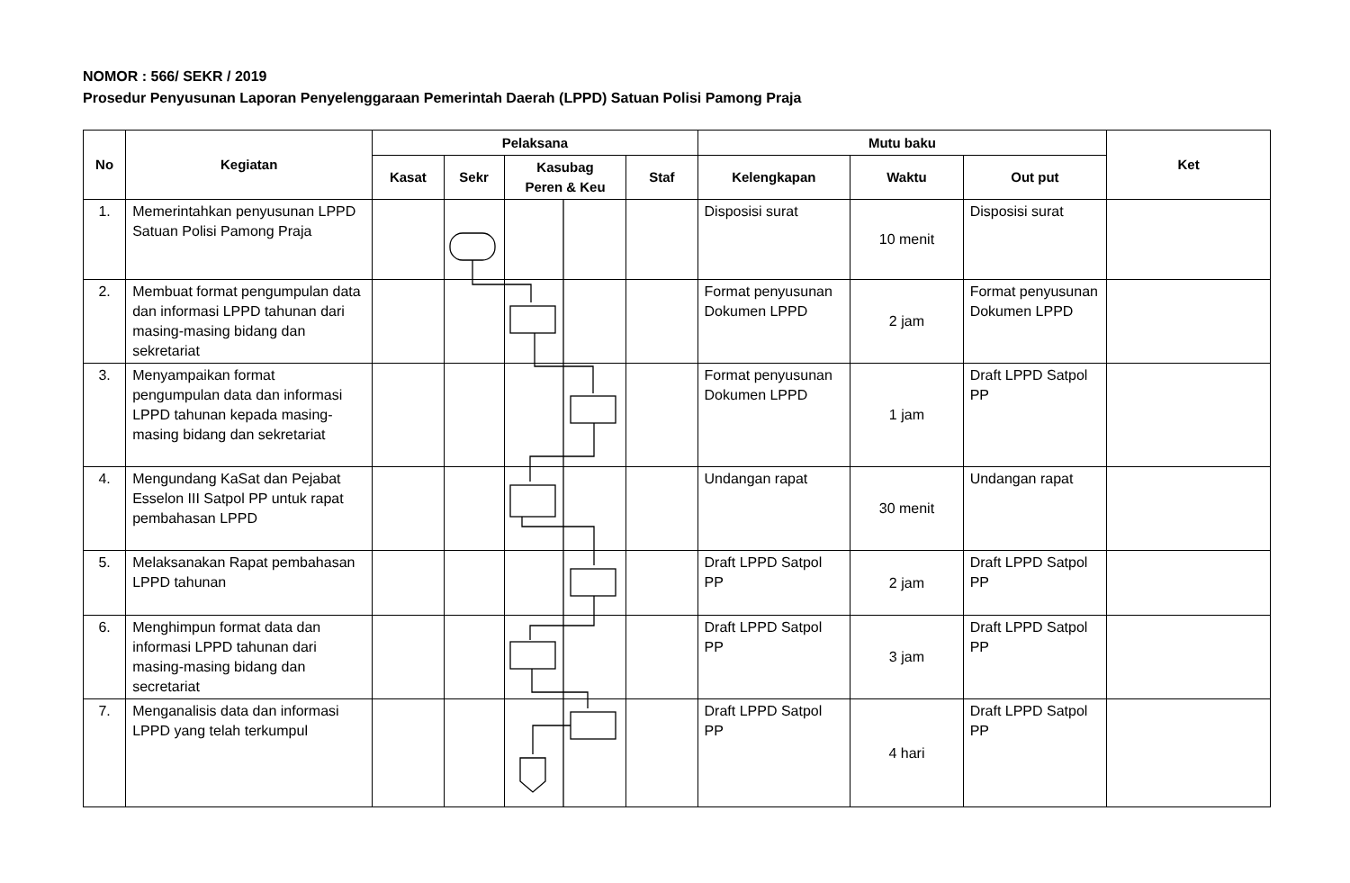NOMOR : 566/ SEKR / 2019
Prosedur Penyusunan Laporan Penyelenggaraan Pemerintah Daerah (LPPD) Satuan Polisi Pamong Praja
| No | Kegiatan | Pelaksana | | | | Mutu baku | | | Ket |
| --- | --- | --- | --- | --- | --- | --- | --- | --- | --- |
| | | Kasat | Sekr | Kasubag Peren & Keu | Staf | Kelengkapan | Waktu | Out put | |
| 1. | Memerintahkan penyusunan LPPD Satuan Polisi Pamong Praja | | | | | Disposisi surat | 10 menit | Disposisi surat | |
| 2. | Membuat format pengumpulan data dan informasi LPPD tahunan dari masing-masing bidang dan sekretariat | | | | | Format penyusunan Dokumen LPPD | 2 jam | Format penyusunan Dokumen LPPD | |
| 3. | Menyampaikan format pengumpulan data dan informasi LPPD tahunan kepada masing-masing bidang dan sekretariat | | | | | Format penyusunan Dokumen LPPD | 1 jam | Draft LPPD Satpol PP | |
| 4. | Mengundang KaSat dan Pejabat Esselon III Satpol PP untuk rapat pembahasan LPPD | | | | | Undangan rapat | 30 menit | Undangan rapat | |
| 5. | Melaksanakan Rapat pembahasan LPPD tahunan | | | | | Draft LPPD Satpol PP | 2 jam | Draft LPPD Satpol PP | |
| 6. | Menghimpun format data dan informasi LPPD tahunan dari masing-masing bidang dan secretariat | | | | | Draft LPPD Satpol PP | 3 jam | Draft LPPD Satpol PP | |
| 7. | Menganalisis data dan informasi LPPD yang telah terkumpul | | | | | Draft LPPD Satpol PP | 4 hari | Draft LPPD Satpol PP | |